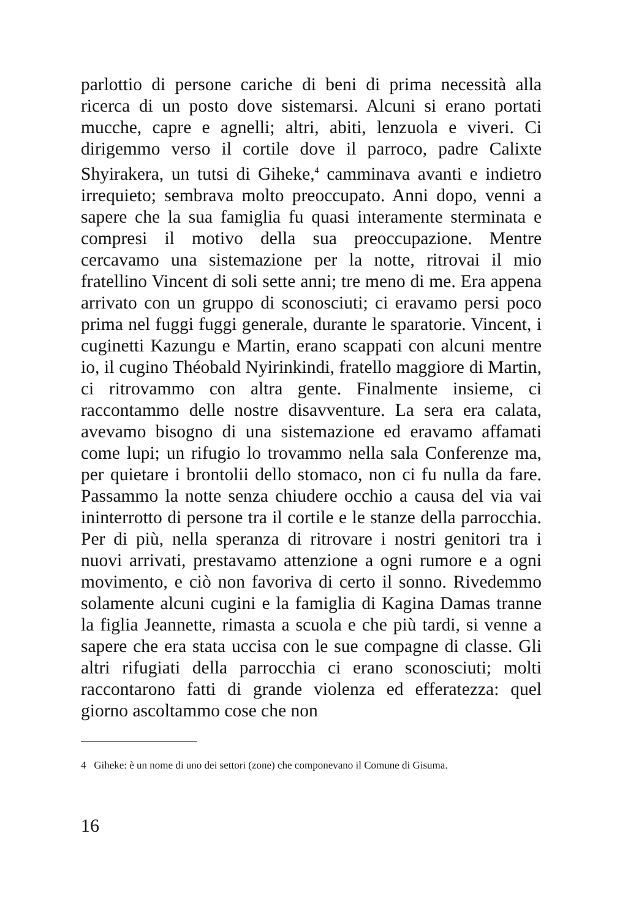parlottio di persone cariche di beni di prima necessità alla ricerca di un posto dove sistemarsi. Alcuni si erano portati mucche, capre e agnelli; altri, abiti, lenzuola e viveri. Ci dirigemmo verso il cortile dove il parroco, padre Calixte Shyirakera, un tutsi di Giheke,<sup>4</sup> camminava avanti e indietro irrequieto; sembrava molto preoccupato. Anni dopo, venni a sapere che la sua famiglia fu quasi interamente sterminata e compresi il motivo della sua preoccupazione. Mentre cercavamo una sistemazione per la notte, ritrovai il mio fratellino Vincent di soli sette anni; tre meno di me. Era appena arrivato con un gruppo di sconosciuti; ci eravamo persi poco prima nel fuggi fuggi generale, durante le sparatorie. Vincent, i cuginetti Kazungu e Martin, erano scappati con alcuni mentre io, il cugino Théobald Nyirinkindi, fratello maggiore di Martin, ci ritrovammo con altra gente. Finalmente insieme, ci raccontammo delle nostre disavventure. La sera era calata, avevamo bisogno di una sistemazione ed eravamo affamati come lupi; un rifugio lo trovammo nella sala Conferenze ma, per quietare i brontolii dello stomaco, non ci fu nulla da fare. Passammo la notte senza chiudere occhio a causa del via vai ininterrotto di persone tra il cortile e le stanze della parrocchia. Per di più, nella speranza di ritrovare i nostri genitori tra i nuovi arrivati, prestavamo attenzione a ogni rumore e a ogni movimento, e ciò non favoriva di certo il sonno. Rivedemmo solamente alcuni cugini e la famiglia di Kagina Damas tranne la figlia Jeannette, rimasta a scuola e che più tardi, si venne a sapere che era stata uccisa con le sue compagne di classe. Gli altri rifugiati della parrocchia ci erano sconosciuti; molti raccontarono fatti di grande violenza ed efferatezza: quel giorno ascoltammo cose che non
4 Giheke: è un nome di uno dei settori (zone) che componevano il Comune di Gisuma.
16